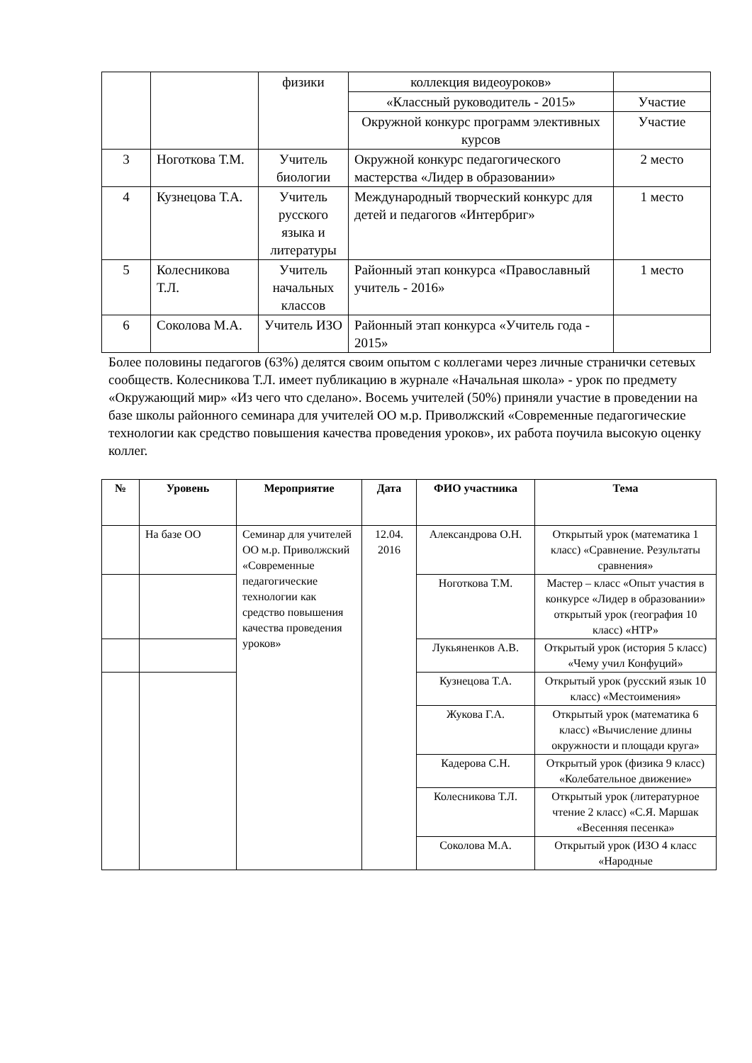| | | физики | коллекция видеоуроков» | |
| | | | «Классный руководитель - 2015» | Участие |
| | | | Окружной конкурс программ элективных курсов | Участие |
| 3 | Ноготкова Т.М. | Учитель биологии | Окружной конкурс педагогического мастерства «Лидер в образовании» | 2 место |
| 4 | Кузнецова Т.А. | Учитель русского языка и литературы | Международный творческий конкурс для детей и педагогов «Интербриг» | 1 место |
| 5 | Колесникова Т.Л. | Учитель начальных классов | Районный этап конкурса «Православный учитель - 2016» | 1 место |
| 6 | Соколова М.А. | Учитель ИЗО | Районный этап конкурса «Учитель года - 2015» | |
Более половины педагогов (63%) делятся своим опытом с коллегами через личные странички сетевых сообществ. Колесникова Т.Л. имеет публикацию в журнале «Начальная школа» - урок по предмету «Окружающий мир» «Из чего что сделано». Восемь учителей (50%) приняли участие в проведении на базе школы районного семинара для учителей ОО м.р. Приволжский «Современные педагогические технологии как средство повышения качества проведения уроков», их работа поучила высокую оценку коллег.
| № | Уровень | Мероприятие | Дата | ФИО участника | Тема |
| --- | --- | --- | --- | --- | --- |
| | На базе ОО | Семинар для учителей ОО м.р. Приволжский «Современные педагогические технологии как средство повышения качества проведения уроков» | 12.04. 2016 | Александрова О.Н. | Открытый урок (математика 1 класс) «Сравнение. Результаты сравнения» |
| | | | | Ноготкова Т.М. | Мастер – класс «Опыт участия в конкурсе «Лидер в образовании» открытый урок (география 10 класс) «НТР» |
| | | | | Лукьяненков А.В. | Открытый урок (история 5 класс) «Чему учил Конфуций» |
| | | | | Кузнецова Т.А. | Открытый урок (русский язык 10 класс) «Местоимения» |
| | | | | Жукова Г.А. | Открытый урок (математика 6 класс) «Вычисление длины окружности и площади круга» |
| | | | | Кадерова С.Н. | Открытый урок (физика 9 класс) «Колебательное движение» |
| | | | | Колесникова Т.Л. | Открытый урок (литературное чтение 2 класс) «С.Я. Маршак «Весенняя песенка» |
| | | | | Соколова М.А. | Открытый урок (ИЗО 4 класс «Народные |